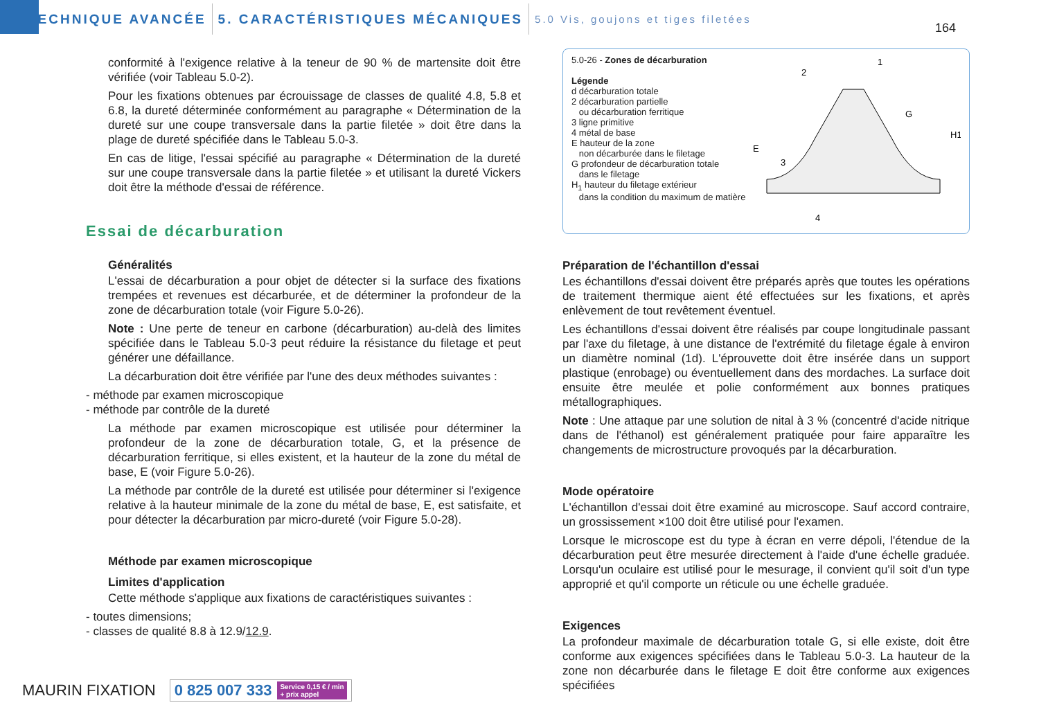TECHNIQUE AVANCÉE 5. CARACTÉRISTIQUES MÉCANIQUES 5.0 Vis, goujons et tiges filetées
164
conformité à l'exigence relative à la teneur de 90 % de martensite doit être vérifiée (voir Tableau 5.0-2).
Pour les fixations obtenues par écrouissage de classes de qualité 4.8, 5.8 et 6.8, la dureté déterminée conformément au paragraphe « Détermination de la dureté sur une coupe transversale dans la partie filetée » doit être dans la plage de dureté spécifiée dans le Tableau 5.0-3.
En cas de litige, l'essai spécifié au paragraphe « Détermination de la dureté sur une coupe transversale dans la partie filetée » et utilisant la dureté Vickers doit être la méthode d'essai de référence.
Essai de décarburation
Généralités
L'essai de décarburation a pour objet de détecter si la surface des fixations trempées et revenues est décarburée, et de déterminer la profondeur de la zone de décarburation totale (voir Figure 5.0-26).
Note : Une perte de teneur en carbone (décarburation) au-delà des limites spécifiée dans le Tableau 5.0-3 peut réduire la résistance du filetage et peut générer une défaillance.
La décarburation doit être vérifiée par l'une des deux méthodes suivantes :
- méthode par examen microscopique
- méthode par contrôle de la dureté
La méthode par examen microscopique est utilisée pour déterminer la profondeur de la zone de décarburation totale, G, et la présence de décarburation ferritique, si elles existent, et la hauteur de la zone du métal de base, E (voir Figure 5.0-26).
La méthode par contrôle de la dureté est utilisée pour déterminer si l'exigence relative à la hauteur minimale de la zone du métal de base, E, est satisfaite, et pour détecter la décarburation par micro-dureté (voir Figure 5.0-28).
Méthode par examen microscopique
Limites d'application
Cette méthode s'applique aux fixations de caractéristiques suivantes :
- toutes dimensions;
- classes de qualité 8.8 à 12.9/12.9.
5.0-26 - Zones de décarburation
Légende
d décarburation totale
2 décarburation partielle
ou décarburation ferritique
3 ligne primitive
4 métal de base
E hauteur de la zone
non décarburée dans le filetage
G profondeur de décarburation totale
dans le filetage
H<sub>1</sub> hauteur du filetage extérieur
dans la condition du maximum de matière
2
1
G
3
E
4
H1
Préparation de l'échantillon d'essai
Les échantillons d'essai doivent être préparés après que toutes les opérations de traitement thermique aient été effectuées sur les fixations, et après enlèvement de tout revêtement éventuel.
Les échantillons d'essai doivent être réalisés par coupe longitudinale passant par l'axe du filetage, à une distance de l'extrémité du filetage égale à environ un diamètre nominal (1d). L'éprouvette doit être insérée dans un support plastique (enrobage) ou éventuellement dans des mordaches. La surface doit ensuite être meulée et polie conformément aux bonnes pratiques métallographiques.
Note : Une attaque par une solution de nital à 3 % (concentré d'acide nitrique dans de l'éthanol) est généralement pratiquée pour faire apparaître les changements de microstructure provoqués par la décarburation.
Mode opératoire
L'échantillon d'essai doit être examiné au microscope. Sauf accord contraire, un grossissement ×100 doit être utilisé pour l'examen.
Lorsque le microscope est du type à écran en verre dépoli, l'étendue de la décarburation peut être mesurée directement à l'aide d'une échelle graduée. Lorsqu'un oculaire est utilisé pour le mesurage, il convient qu'il soit d'un type approprié et qu'il comporte un réticule ou une échelle graduée.
Exigences
La profondeur maximale de décarburation totale G, si elle existe, doit être conforme aux exigences spécifiées dans le Tableau 5.0-3. La hauteur de la zone non décarburée dans le filetage E doit être conforme aux exigences spécifiées
MAURIN FIXATION 0 825 007 333 Service 0,15 € / min
+ prix appel